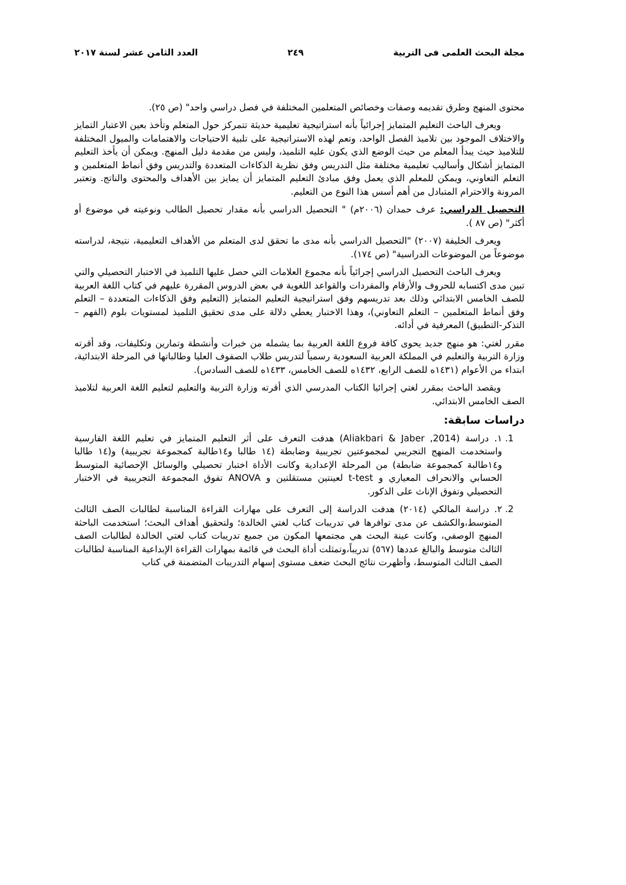مجلة البحث العلمى فى التربية ٢٤٩ العدد الثامن عشر لسنة ٢٠١٧
محتوى المنهج وطرق تقديمه وصفات وخصائص المتعلمين المختلفة في فصل دراسي واحد" (ص ٢٥).
ويعرف الباحث التعليم المتمايز إجرائياً بأنه استراتيجية تعليمية حديثة تتمركز حول المتعلم وتأخذ بعين الاعتبار التمايز والاختلاف الموجود بين تلاميذ الفصل الواحد، وتعم لهذه الاستراتيجية على تلبية الاحتياجات والاهتمامات والميول المختلفة للتلاميذ حيث يبدأ المعلم من حيث الوضع الذي يكون عليه التلميذ، وليس من مقدمة دليل المنهج. ويمكن أن يأخذ التعليم المتمايز أشكال وأساليب تعليمية مختلفة مثل التدريس وفق نظرية الذكاءات المتعددة والتدريس وفق أنماط المتعلمين و التعلم التعاوني، ويمكن للمعلم الذي يعمل وفق مبادئ التعليم المتمايز أن يمايز بين الأهداف والمحتوى والناتج. وتعتبر المرونة والاحترام المتبادل من أهم أسس هذا النوع من التعليم.
التحصيل الدراسي: عرف حمدان (٢٠٠٦م) " التحصيل الدراسي بأنه مقدار تحصيل الطالب ونوعيته في موضوع أو أكثر" (ص ٨٧ ).
ويعرف الخليفة (٢٠٠٧) "التحصيل الدراسي بأنه مدى ما تحقق لدى المتعلم من الأهداف التعليمية، نتيجة، لدراسته موضوعاً من الموضوعات الدراسية" (ص ١٧٤).
ويعرف الباحث التحصيل الدراسي إجرائياً بأنه مجموع العلامات التي حصل عليها التلميذ في الاختبار التحصيلي والتي تبين مدى اكتسابه للحروف والأرقام والمفردات والقواعد اللغوية في بعض الدروس المقررة عليهم في كتاب اللغة العربية للصف الخامس الابتدائي وذلك بعد تدريسهم وفق استراتيجية التعليم المتمايز (التعليم وفق الذكاءات المتعددة – التعلم وفق أنماط المتعلمين – التعلم التعاوني)، وهذا الاختبار يعطي دلالة على مدى تحقيق التلميذ لمستويات بلوم (الفهم – التذكر-التطبيق) المعرفية في أدائه.
مقرر لغتي: هو منهج جديد يحوى كافة فروع اللغة العربية بما يشمله من خبرات وأنشطة وتمارين وتكليفات، وقد أقرته وزارة التربية والتعليم في المملكة العربية السعودية رسمياً لتدريس طلاب الصفوف العليا وطالباتها في المرحلة الابتدائية، ابتداء من الأعوام (١٤٣١ه للصف الرابع، ١٤٣٢ه للصف الخامس، ١٤٣٣ه للصف السادس).
ويقصد الباحث بمقرر لغتي إجرائيا الكتاب المدرسي الذي أقرته وزارة التربية والتعليم لتعليم اللغة العربية لتلاميذ الصف الخامس الابتدائي.
دراسات سابقة:
1. ١. دراسة (Aliakbari & Jaber ,2014) هدفت التعرف على أثر التعليم المتمايز في تعليم اللغة الفارسية واستخدمت المنهج التجريبي لمجموعتين تجريبية وضابطة (١٤ طالبا و١٤طالبة كمجموعة تجريبية) و(١٤ طالبا و١٤طالبة كمجموعة ضابطة) من المرحلة الإعدادية وكانت الأداة اختبار تحصيلي والوسائل الإحصائية المتوسط الحسابي والانحراف المعياري و t-test لعينتين مستقلتين و ANOVA تفوق المجموعة التجريبية في الاختبار التحصيلي وتفوق الإناث على الذكور.
2. ٢. دراسة المالكي (٢٠١٤) هدفت الدراسة إلى التعرف على مهارات القراءة المناسبة لطالبات الصف الثالث المتوسط،والكشف عن مدى توافرها في تدريبات كتاب لغتي الخالدة؛ ولتحقيق أهداف البحث؛ استخدمت الباحثة المنهج الوصفي، وكانت عينة البحث هي مجتمعها المكون من جميع تدريبات كتاب لغتي الخالدة لطالبات الصف الثالث متوسط والبالغ عددها (٥٦٧) تدريباً،وتمثلت أداة البحث في قائمة بمهارات القراءة الإبداعية المناسبة لطالبات الصف الثالث المتوسط، وأظهرت نتائج البحث ضعف مستوى إسهام التدريبات المتضمنة في كتاب